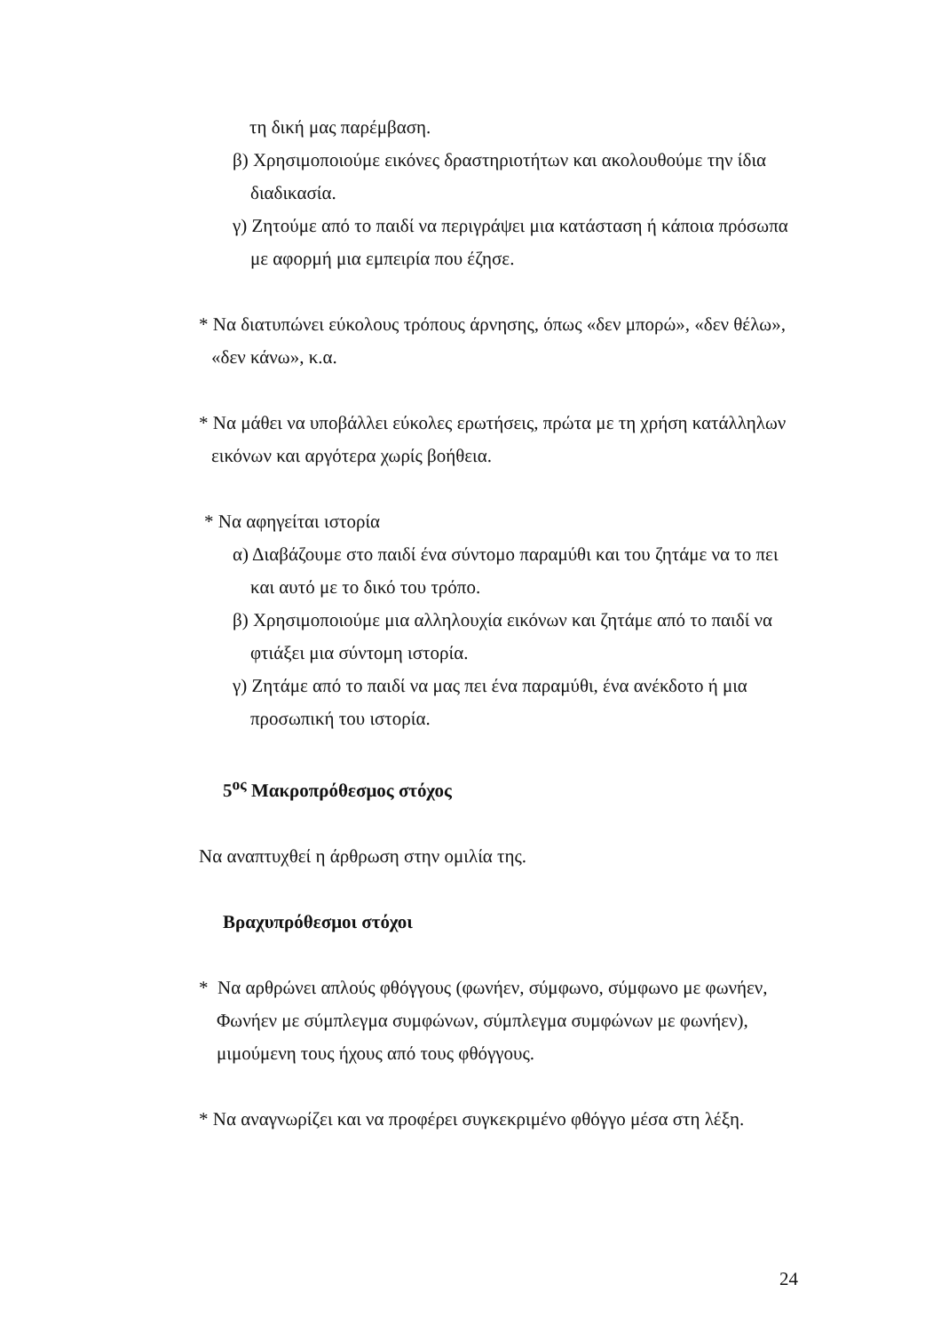τη δική μας παρέμβαση.
β) Χρησιμοποιούμε εικόνες δραστηριοτήτων και ακολουθούμε την ίδια διαδικασία.
γ) Ζητούμε από το παιδί να περιγράψει μια κατάσταση ή κάποια πρόσωπα με αφορμή μια εμπειρία που έζησε.
* Να διατυπώνει εύκολους τρόπους άρνησης, όπως «δεν μπορώ», «δεν θέλω», «δεν κάνω», κ.α.
* Να μάθει να υποβάλλει εύκολες ερωτήσεις, πρώτα με τη χρήση κατάλληλων εικόνων και αργότερα χωρίς βοήθεια.
* Να αφηγείται ιστορία
α) Διαβάζουμε στο παιδί ένα σύντομο παραμύθι και του ζητάμε να το πει και αυτό με το δικό του τρόπο.
β) Χρησιμοποιούμε μια αλληλουχία εικόνων και ζητάμε από το παιδί να φτιάξει μια σύντομη ιστορία.
γ) Ζητάμε από το παιδί να μας πει ένα παραμύθι, ένα ανέκδοτο ή μια προσωπική του ιστορία.
5<sup>ος</sup> Μακροπρόθεσμος στόχος
Να αναπτυχθεί η άρθρωση στην ομιλία της.
Βραχυπρόθεσμοι στόχοι
* Να αρθρώνει απλούς φθόγγους (φωνήεν, σύμφωνο, σύμφωνο με φωνήεν, Φωνήεν με σύμπλεγμα συμφώνων, σύμπλεγμα συμφώνων με φωνήεν), μιμούμενη τους ήχους από τους φθόγγους.
* Να αναγνωρίζει και να προφέρει συγκεκριμένο φθόγγο μέσα στη λέξη.
24